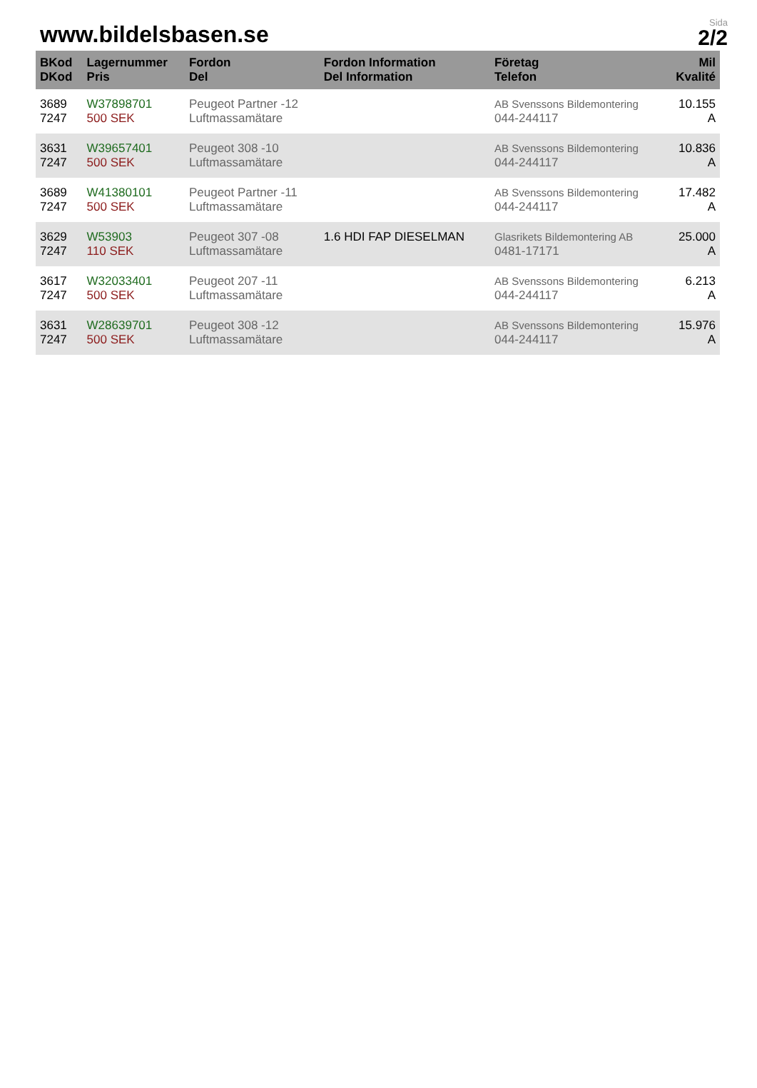www.bildelsbasen.se
Sida
2/2
| BKod DKod | Lagernummer Pris | Fordon Del | Fordon Information Del Information | Företag Telefon | Mil Kvalité |
| --- | --- | --- | --- | --- | --- |
| 3689 7247 | W37898701 500 SEK | Peugeot Partner -12 Luftmassamätare | | AB Svenssons Bildemontering 044-244117 | 10.155 A |
| 3631 7247 | W39657401 500 SEK | Peugeot 308 -10 Luftmassamätare | | AB Svenssons Bildemontering 044-244117 | 10.836 A |
| 3689 7247 | W41380101 500 SEK | Peugeot Partner -11 Luftmassamätare | | AB Svenssons Bildemontering 044-244117 | 17.482 A |
| 3629 7247 | W53903 110 SEK | Peugeot 307 -08 Luftmassamätare | 1.6 HDI FAP DIESELMAN | Glasrikets Bildemontering AB 0481-17171 | 25.000 A |
| 3617 7247 | W32033401 500 SEK | Peugeot 207 -11 Luftmassamätare | | AB Svenssons Bildemontering 044-244117 | 6.213 A |
| 3631 7247 | W28639701 500 SEK | Peugeot 308 -12 Luftmassamätare | | AB Svenssons Bildemontering 044-244117 | 15.976 A |